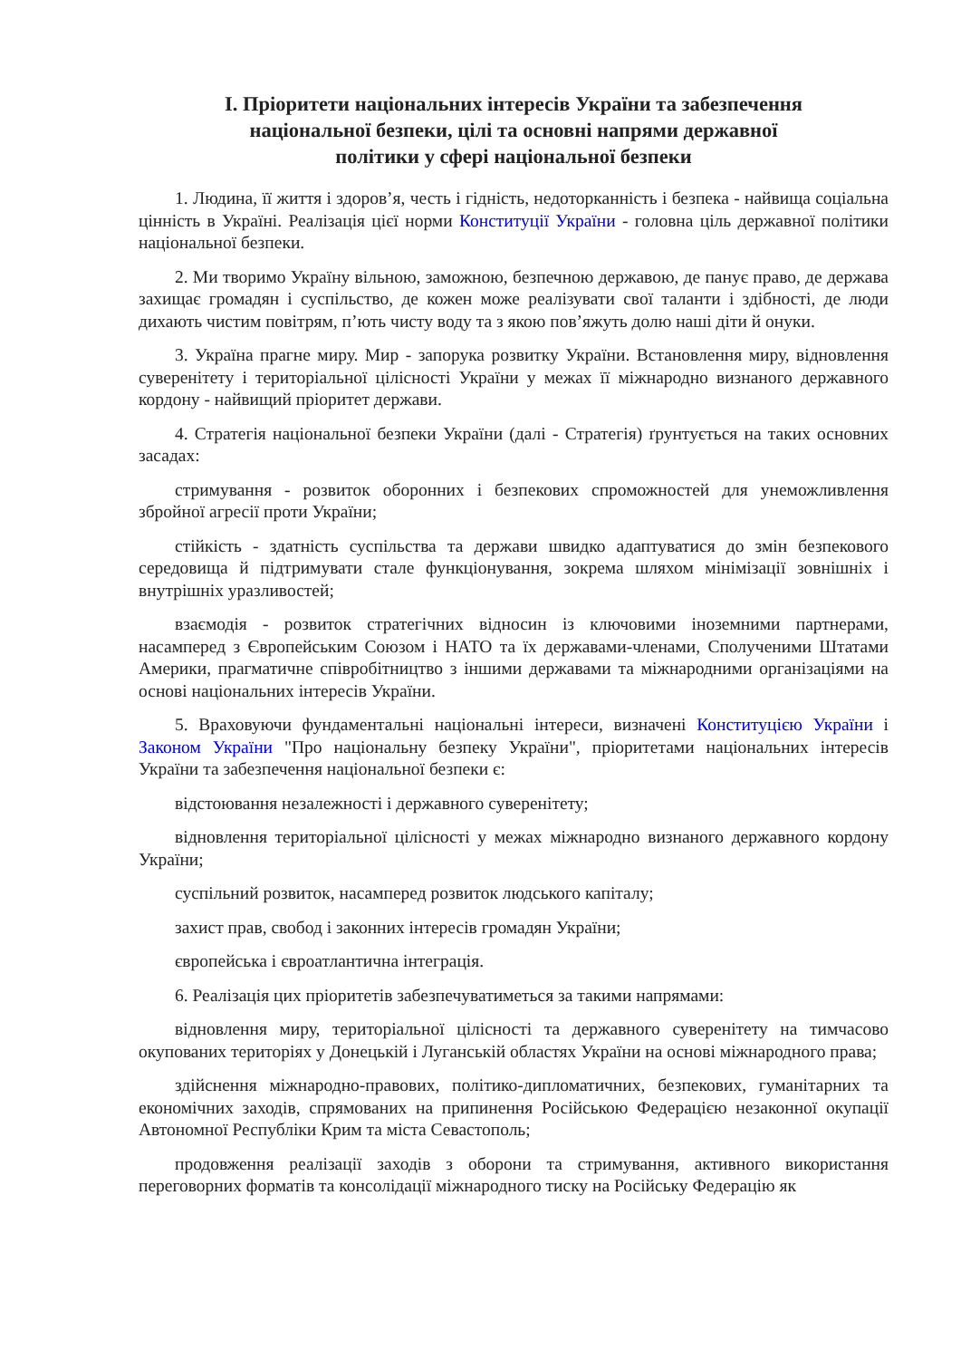I. Пріоритети національних інтересів України та забезпечення
національної безпеки, цілі та основні напрями державної
політики у сфері національної безпеки
1. Людина, її життя і здоров’я, честь і гідність, недоторканність і безпека - найвища соціальна цінність в Україні. Реалізація цієї норми Конституції України - головна ціль державної політики національної безпеки.
2. Ми творимо Україну вільною, заможною, безпечною державою, де панує право, де держава захищає громадян і суспільство, де кожен може реалізувати свої таланти і здібності, де люди дихають чистим повітрям, п’ють чисту воду та з якою пов’яжуть долю наші діти й онуки.
3. Україна прагне миру. Мир - запорука розвитку України. Встановлення миру, відновлення суверенітету і територіальної цілісності України у межах її міжнародно визнаного державного кордону - найвищий пріоритет держави.
4. Стратегія національної безпеки України (далі - Стратегія) ґрунтується на таких основних засадах:
стримування - розвиток оборонних і безпекових спроможностей для унеможливлення збройної агресії проти України;
стійкість - здатність суспільства та держави швидко адаптуватися до змін безпекового середовища й підтримувати стале функціонування, зокрема шляхом мінімізації зовнішніх і внутрішніх уразливостей;
взаємодія - розвиток стратегічних відносин із ключовими іноземними партнерами, насамперед з Європейським Союзом і НАТО та їх державами-членами, Сполученими Штатами Америки, прагматичне співробітництво з іншими державами та міжнародними організаціями на основі національних інтересів України.
5. Враховуючи фундаментальні національні інтереси, визначені Конституцією України і Законом України "Про національну безпеку України", пріоритетами національних інтересів України та забезпечення національної безпеки є:
відстоювання незалежності і державного суверенітету;
відновлення територіальної цілісності у межах міжнародно визнаного державного кордону України;
суспільний розвиток, насамперед розвиток людського капіталу;
захист прав, свобод і законних інтересів громадян України;
європейська і євроатлантична інтеграція.
6. Реалізація цих пріоритетів забезпечуватиметься за такими напрямами:
відновлення миру, територіальної цілісності та державного суверенітету на тимчасово окупованих територіях у Донецькій і Луганській областях України на основі міжнародного права;
здійснення міжнародно-правових, політико-дипломатичних, безпекових, гуманітарних та економічних заходів, спрямованих на припинення Російською Федерацією незаконної окупації Автономної Республіки Крим та міста Севастополь;
продовження реалізації заходів з оборони та стримування, активного використання переговорних форматів та консолідації міжнародного тиску на Російську Федерацію як